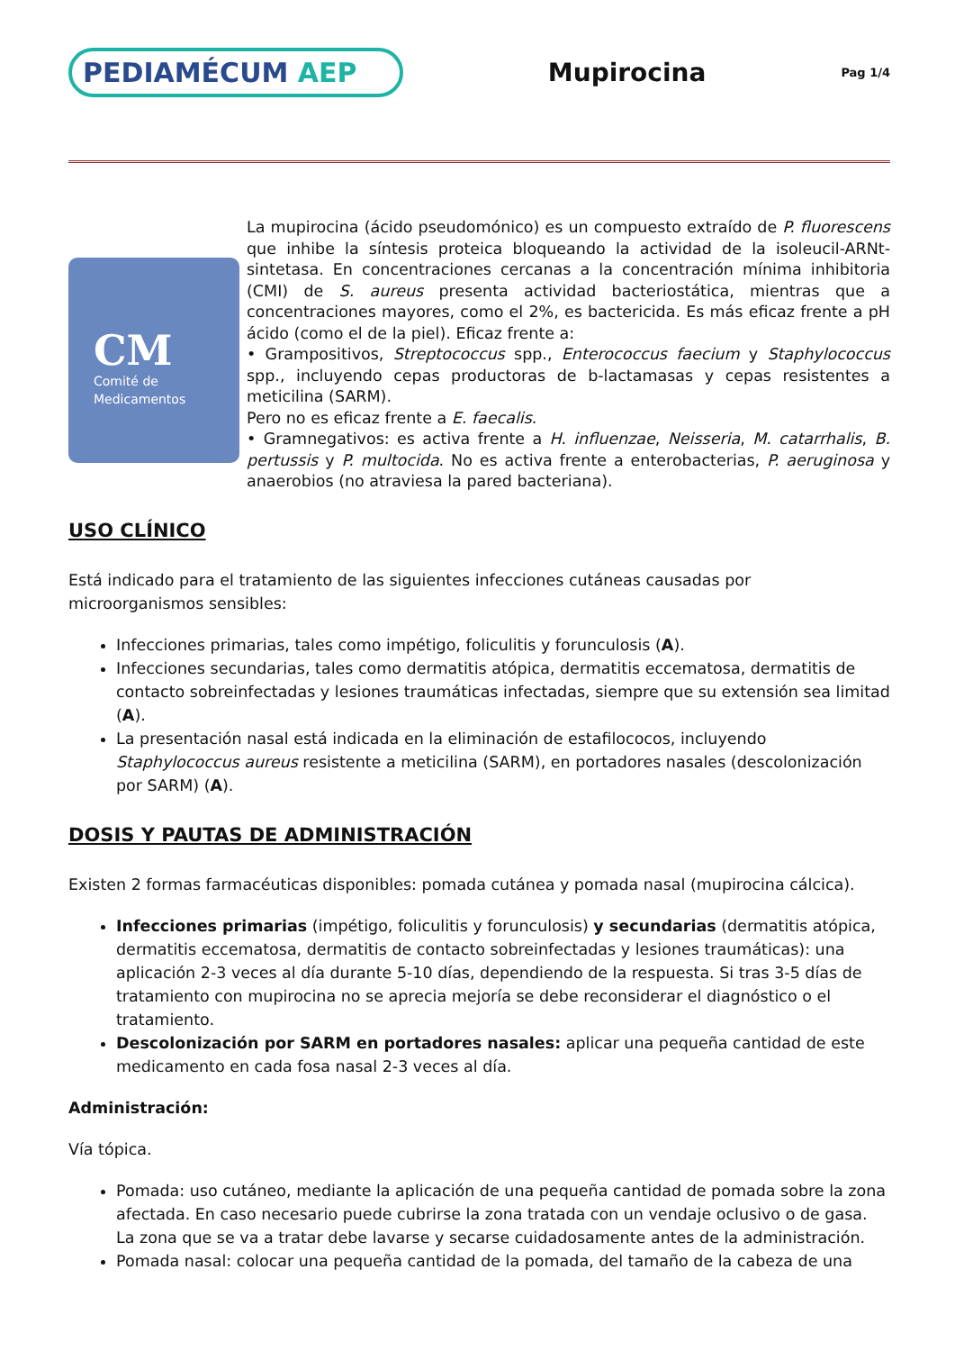PEDIAMÉCUM AEP
Mupirocina
Pag 1/4
CM
Comité de
Medicamentos
La mupirocina (ácido pseudomónico) es un compuesto extraído de P. fluorescens que inhibe la síntesis proteica bloqueando la actividad de la isoleucil-ARNt-sintetasa. En concentraciones cercanas a la concentración mínima inhibitoria (CMI) de S. aureus presenta actividad bacteriostática, mientras que a concentraciones mayores, como el 2%, es bactericida. Es más eficaz frente a pH ácido (como el de la piel). Eficaz frente a:
• Grampositivos, Streptococcus spp., Enterococcus faecium y Staphylococcus spp., incluyendo cepas productoras de b-lactamasas y cepas resistentes a meticilina (SARM).
Pero no es eficaz frente a E. faecalis.
• Gramnegativos: es activa frente a H. influenzae, Neisseria, M. catarrhalis, B. pertussis y P. multocida. No es activa frente a enterobacterias, P. aeruginosa y anaerobios (no atraviesa la pared bacteriana).
USO CLÍNICO
Está indicado para el tratamiento de las siguientes infecciones cutáneas causadas por microorganismos sensibles:
Infecciones primarias, tales como impétigo, foliculitis y forunculosis (A).
Infecciones secundarias, tales como dermatitis atópica, dermatitis eccematosa, dermatitis de contacto sobreinfectadas y lesiones traumáticas infectadas, siempre que su extensión sea limitad (A).
La presentación nasal está indicada en la eliminación de estafilococos, incluyendo Staphylococcus aureus resistente a meticilina (SARM), en portadores nasales (descolonización por SARM) (A).
DOSIS Y PAUTAS DE ADMINISTRACIÓN
Existen 2 formas farmacéuticas disponibles: pomada cutánea y pomada nasal (mupirocina cálcica).
Infecciones primarias (impétigo, foliculitis y forunculosis) y secundarias (dermatitis atópica, dermatitis eccematosa, dermatitis de contacto sobreinfectadas y lesiones traumáticas): una aplicación 2-3 veces al día durante 5-10 días, dependiendo de la respuesta. Si tras 3-5 días de tratamiento con mupirocina no se aprecia mejoría se debe reconsiderar el diagnóstico o el tratamiento.
Descolonización por SARM en portadores nasales: aplicar una pequeña cantidad de este medicamento en cada fosa nasal 2-3 veces al día.
Administración:
Vía tópica.
Pomada: uso cutáneo, mediante la aplicación de una pequeña cantidad de pomada sobre la zona afectada. En caso necesario puede cubrirse la zona tratada con un vendaje oclusivo o de gasa. La zona que se va a tratar debe lavarse y secarse cuidadosamente antes de la administración.
Pomada nasal: colocar una pequeña cantidad de la pomada, del tamaño de la cabeza de una